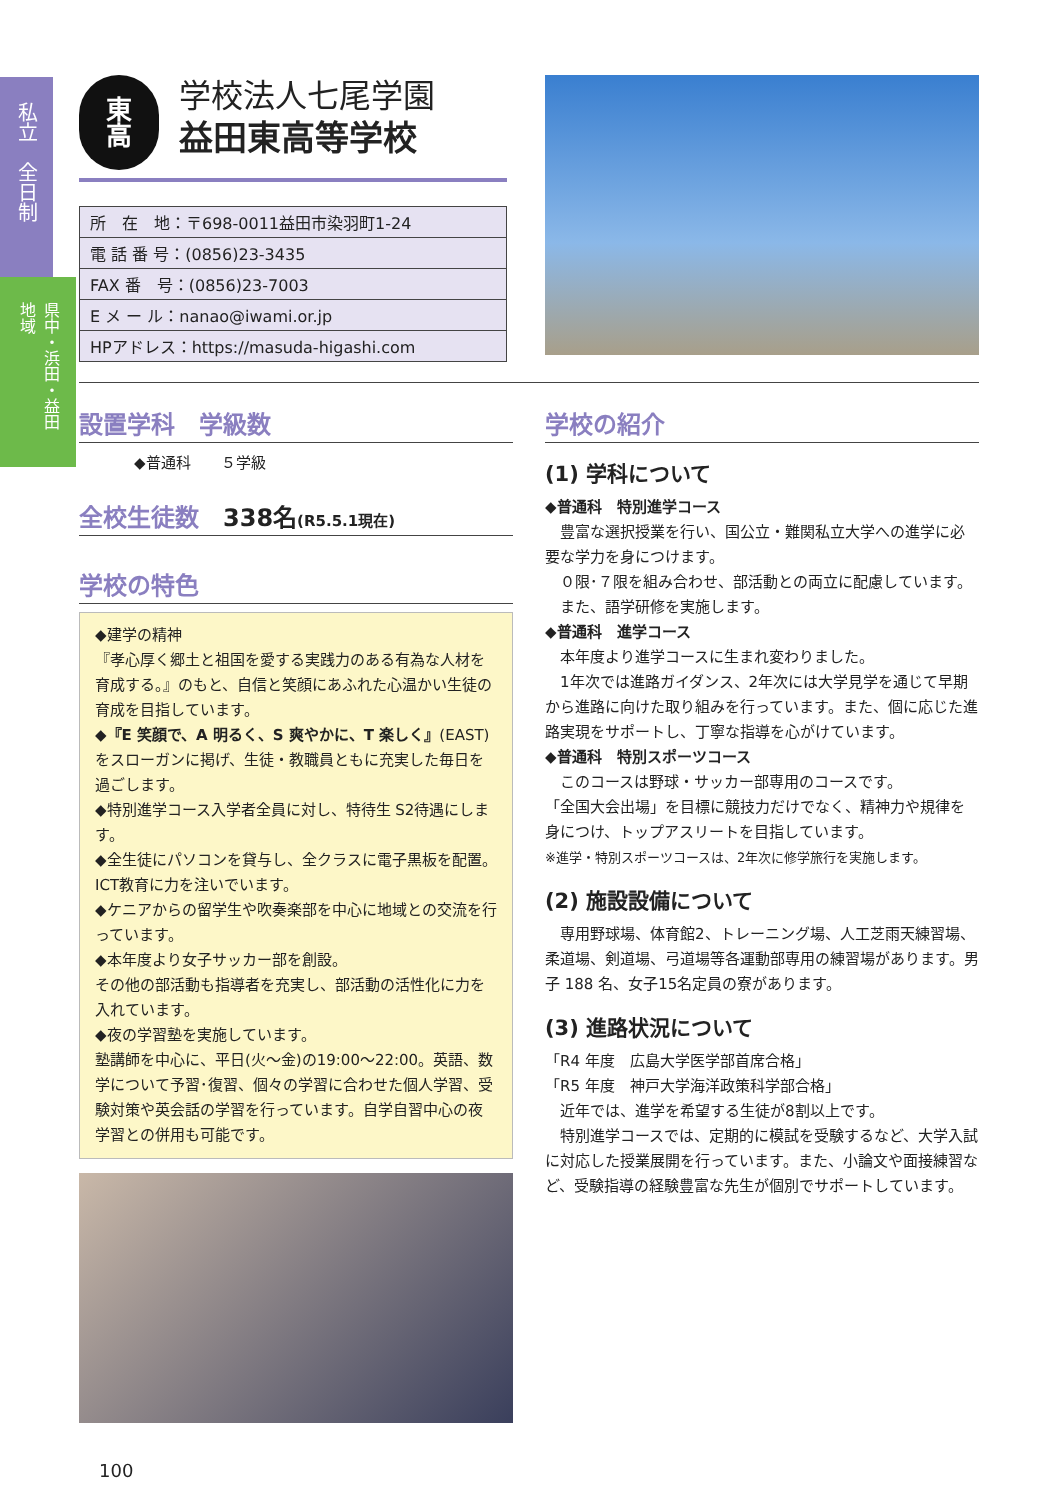私立　全日制
県中・浜田・益田地域
東
高
学校法人七尾学園
益田東高等学校
| 所 在 地：〒698-0011益田市染羽町1-24 |
| 電 話 番 号：(0856)23-3435 |
| FAX 番 号：(0856)23-7003 |
| E メ ー ル：nanao@iwami.or.jp |
| HPアドレス：https://masuda-higashi.com |
設置学科　学級数
◆普通科　　５学級
全校生徒数　338名(R5.5.1現在)
学校の特色
◆建学の精神
『孝心厚く郷土と祖国を愛する実践力のある有為な人材を育成する。』のもと、自信と笑顔にあふれた心温かい生徒の育成を目指しています。
◆『E 笑顔で、A 明るく、S 爽やかに、T 楽しく』(EAST)をスローガンに掲げ、生徒・教職員ともに充実した毎日を過ごします。
◆特別進学コース入学者全員に対し、特待生 S2待遇にします。
◆全生徒にパソコンを貸与し、全クラスに電子黒板を配置。ICT教育に力を注いでいます。
◆ケニアからの留学生や吹奏楽部を中心に地域との交流を行っています。
◆本年度より女子サッカー部を創設。
その他の部活動も指導者を充実し、部活動の活性化に力を入れています。
◆夜の学習塾を実施しています。
塾講師を中心に、平日(火〜金)の19:00〜22:00。英語、数学について予習･復習、個々の学習に合わせた個人学習、受験対策や英会話の学習を行っています。自学自習中心の夜学習との併用も可能です。
100
学校の紹介
(1) 学科について
◆普通科　特別進学コース
　豊富な選択授業を行い、国公立・難関私立大学への進学に必要な学力を身につけます。
　０限･７限を組み合わせ、部活動との両立に配慮しています。
　また、語学研修を実施します。
◆普通科　進学コース
　本年度より進学コースに生まれ変わりました。
　1年次では進路ガイダンス、2年次には大学見学を通じて早期から進路に向けた取り組みを行っています。また、個に応じた進路実現をサポートし、丁寧な指導を心がけています。
◆普通科　特別スポーツコース
　このコースは野球・サッカー部専用のコースです。
「全国大会出場」を目標に競技力だけでなく、精神力や規律を身につけ、トップアスリートを目指しています。
※進学・特別スポーツコースは、2年次に修学旅行を実施します。
(2) 施設設備について
　専用野球場、体育館2、トレーニング場、人工芝雨天練習場、柔道場、剣道場、弓道場等各運動部専用の練習場があります。男子 188 名、女子15名定員の寮があります。
(3) 進路状況について
「R4 年度　広島大学医学部首席合格」
「R5 年度　神戸大学海洋政策科学部合格」
　近年では、進学を希望する生徒が8割以上です。
　特別進学コースでは、定期的に模試を受験するなど、大学入試に対応した授業展開を行っています。また、小論文や面接練習など、受験指導の経験豊富な先生が個別でサポートしています。